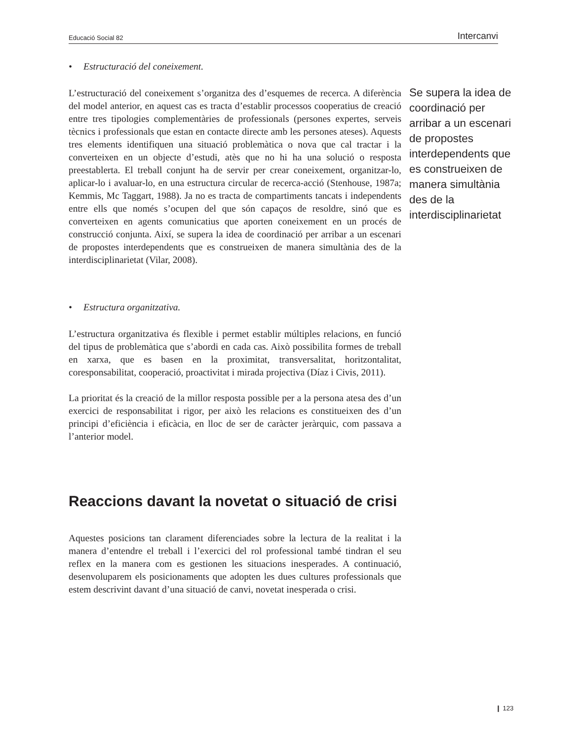Educació Social 82 Intercanvi
• Estructuració del coneixement.
L’estructuració del coneixement s’organitza des d’esquemes de recerca. A diferència del model anterior, en aquest cas es tracta d’establir processos cooperatius de creació entre tres tipologies complementàries de professionals (persones expertes, serveis tècnics i professionals que estan en contacte directe amb les persones ateses). Aquests tres elements identifiquen una situació problemàtica o nova que cal tractar i la converteixen en un objecte d’estudi, atès que no hi ha una solució o resposta preestablerta. El treball conjunt ha de servir per crear coneixement, organitzar-lo, aplicar-lo i avaluar-lo, en una estructura circular de recerca-acció (Stenhouse, 1987a; Kemmis, Mc Taggart, 1988). Ja no es tracta de compartiments tancats i independents entre ells que només s’ocupen del que són capaços de resoldre, sinó que es converteixen en agents comunicatius que aporten coneixement en un procés de construcció conjunta. Així, se supera la idea de coordinació per arribar a un escenari de propostes interdependents que es construeixen de manera simultània des de la interdisciplinarietat (Vilar, 2008).
• Estructura organitzativa.
L’estructura organitzativa és flexible i permet establir múltiples relacions, en funció del tipus de problemàtica que s’abordi en cada cas. Això possibilita formes de treball en xarxa, que es basen en la proximitat, transversalitat, horitzontalitat, coresponsabilitat, cooperació, proactivitat i mirada projectiva (Díaz i Civis, 2011).
La prioritat és la creació de la millor resposta possible per a la persona atesa des d’un exercici de responsabilitat i rigor, per això les relacions es constitueixen des d’un principi d’eficiència i eficàcia, en lloc de ser de caràcter jeràrquic, com passava a l’anterior model.
Reaccions davant la novetat o situació de crisi
Aquestes posicions tan clarament diferenciades sobre la lectura de la realitat i la manera d’entendre el treball i l’exercici del rol professional també tindran el seu reflex en la manera com es gestionen les situacions inesperades. A continuació, desenvoluparem els posicionaments que adopten les dues cultures professionals que estem descrivint davant d’una situació de canvi, novetat inesperada o crisi.
Se supera la idea de coordinació per arribar a un escenari de propostes interdependents que es construeixen de manera simultània des de la interdisciplinarietat
❙ 123